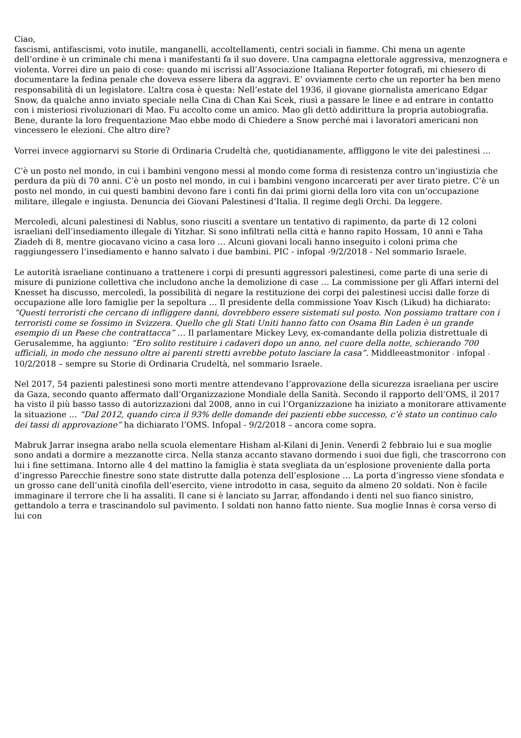Ciao,
fascismi, antifascismi, voto inutile, manganelli, accoltellamenti, centri sociali in fiamme. Chi mena un agente dell’ordine è un criminale chi mena i manifestanti fa il suo dovere. Una campagna elettorale aggressiva, menzognera e violenta. Vorrei dire un paio di cose: quando mi iscrissi all’Associazione Italiana Reporter fotografi, mi chiesero di documentare la fedina penale che doveva essere libera da aggravi. E’ ovviamente certo che un reporter ha ben meno responsabilità di un legislatore. L’altra cosa è questa: Nell’estate del 1936, il giovane giornalista americano Edgar Snow, da qualche anno inviato speciale nella Cina di Chan Kai Scek, riusì a passare le linee e ad entrare in contatto con i misteriosi rivoluzionari di Mao. Fu accolto come un amico. Mao gli dettò addirittura la propria autobiografia. Bene, durante la loro frequentazione Mao ebbe modo di Chiedere a Snow perché mai i lavoratori americani non vincessero le elezioni. Che altro dire?
Vorrei invece aggiornarvi su Storie di Ordinaria Crudeltà che, quotidianamente, affliggono le vite dei palestinesi …
C’è un posto nel mondo, in cui i bambini vengono messi al mondo come forma di resistenza contro un’ingiustizia che perdura da più di 70 anni. C’è un posto nel mondo, in cui i bambini vengono incarcerati per aver tirato pietre. C’è un posto nel mondo, in cui questi bambini devono fare i conti fin dai primi giorni della loro vita con un’occupazione militare, illegale e ingiusta. Denuncia dei Giovani Palestinesi d’Italia. Il regime degli Orchi. Da leggere.
Mercoledì, alcuni palestinesi di Nablus, sono riusciti a sventare un tentativo di rapimento, da parte di 12 coloni israeliani dell’insediamento illegale di Yitzhar. Si sono infiltrati nella città e hanno rapito Hossam, 10 anni e Taha Ziadeh di 8, mentre giocavano vicino a casa loro … Alcuni giovani locali hanno inseguito i coloni prima che raggiungessero l’insediamento e hanno salvato i due bambini. PIC - infopal -9/2/2018 - Nel sommario Israele.
Le autorità israeliane continuano a trattenere i corpi di presunti aggressori palestinesi, come parte di una serie di misure di punizione collettiva che includono anche la demolizione di case … La commissione per gli Affari interni del Knesset ha discusso, mercoledì, la possibilità di negare la restituzione dei corpi dei palestinesi uccisi dalle forze di occupazione alle loro famiglie per la sepoltura … Il presidente della commissione Yoav Kisch (Likud) ha dichiarato: “Questi terroristi che cercano di infliggere danni, dovrebbero essere sistemati sul posto. Non possiamo trattare con i terroristi come se fossimo in Svizzera. Quello che gli Stati Uniti hanno fatto con Osama Bin Laden è un grande esempio di un Paese che contrattacca” … Il parlamentare Mickey Levy, ex-comandante della polizia distrettuale di Gerusalemme, ha aggiunto: “Ero solito restituire i cadaveri dopo un anno, nel cuore della notte, schierando 700 ufficiali, in modo che nessuno oltre ai parenti stretti avrebbe potuto lasciare la casa”. Middleeastmonitor - infopal - 10/2/2018 – sempre su Storie di Ordinaria Crudeltà, nel sommario Israele.
Nel 2017, 54 pazienti palestinesi sono morti mentre attendevano l’approvazione della sicurezza israeliana per uscire da Gaza, secondo quanto affermato dall’Organizzazione Mondiale della Sanità. Secondo il rapporto dell’OMS, il 2017 ha visto il più basso tasso di autorizzazioni dal 2008, anno in cui l’Organizzazione ha iniziato a monitorare attivamente la situazione … “Dal 2012, quando circa il 93% delle domande dei pazienti ebbe successo, c’è stato un continuo calo dei tassi di approvazione” ha dichiarato l’OMS. Infopal - 9/2/2018 – ancora come sopra.
Mabruk Jarrar insegna arabo nella scuola elementare Hisham al-Kilani di Jenin. Venerdì 2 febbraio lui e sua moglie sono andati a dormire a mezzanotte circa. Nella stanza accanto stavano dormendo i suoi due figli, che trascorrono con lui i fine settimana. Intorno alle 4 del mattino la famiglia è stata svegliata da un’esplosione proveniente dalla porta d’ingresso Parecchie finestre sono state distrutte dalla potenza dell’esplosione … La porta d’ingresso viene sfondata e un grosso cane dell’unità cinofila dell’esercito, viene introdotto in casa, seguito da almeno 20 soldati. Non è facile immaginare il terrore che li ha assaliti. Il cane si è lanciato su Jarrar, affondando i denti nel suo fianco sinistro, gettandolo a terra e trascinandolo sul pavimento. I soldati non hanno fatto niente. Sua moglie Innas è corsa verso di lui con